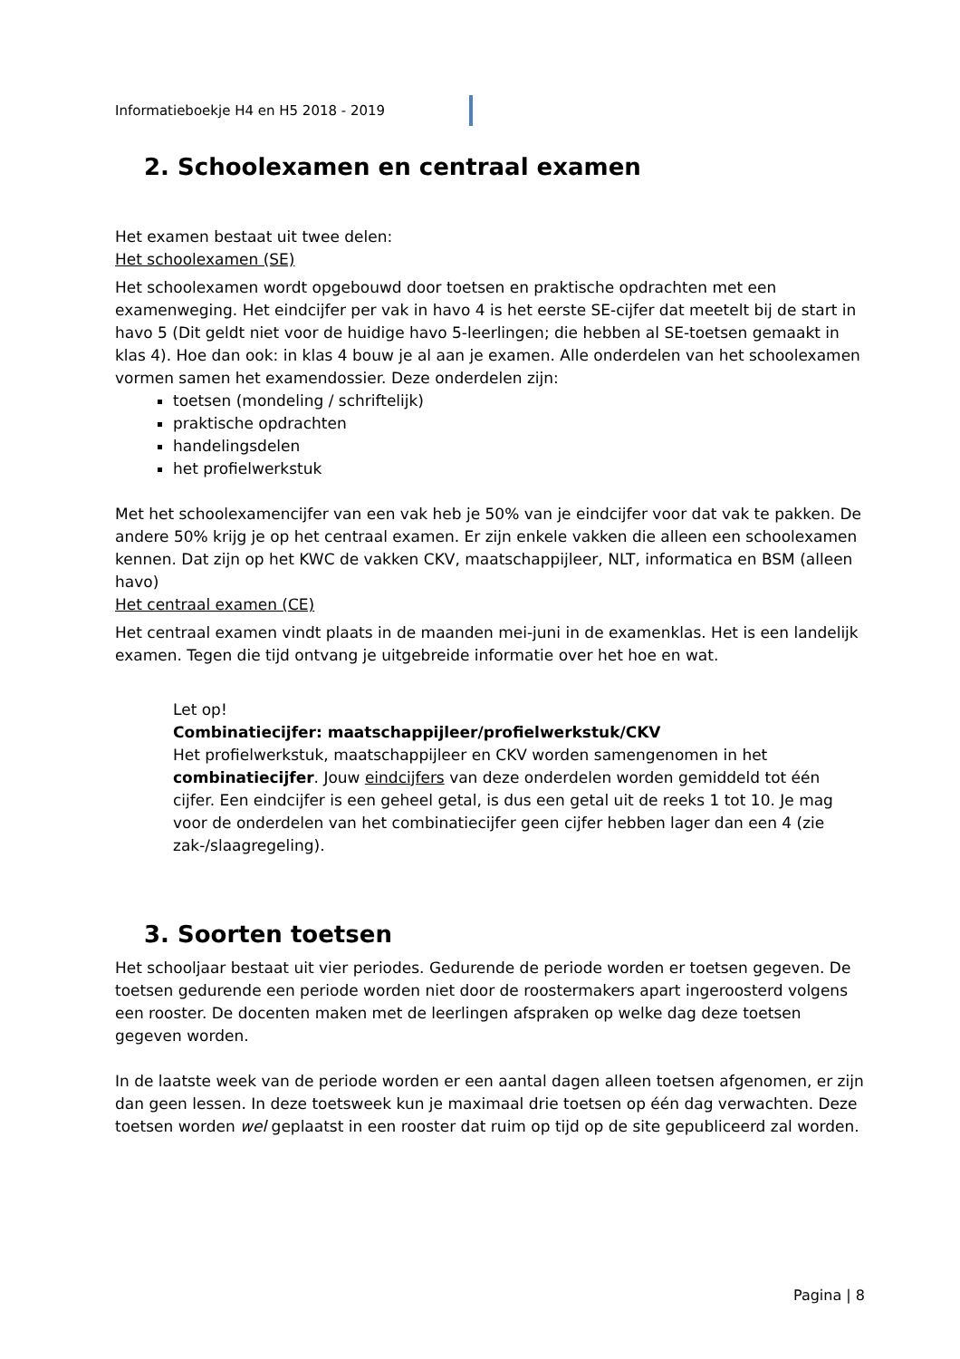Informatieboekje H4 en H5 2018 - 2019
2. Schoolexamen en centraal examen
Het examen bestaat uit twee delen:
Het schoolexamen (SE)
Het schoolexamen wordt opgebouwd door toetsen en praktische opdrachten met een examenweging. Het eindcijfer per vak in havo 4 is het eerste SE-cijfer dat meetelt bij de start in havo 5 (Dit geldt niet voor de huidige havo 5-leerlingen; die hebben al SE-toetsen gemaakt in klas 4). Hoe dan ook: in klas 4 bouw je al aan je examen. Alle onderdelen van het schoolexamen vormen samen het examendossier. Deze onderdelen zijn:
toetsen (mondeling / schriftelijk)
praktische opdrachten
handelingsdelen
het profielwerkstuk
Met het schoolexamencijfer van een vak heb je 50% van je eindcijfer voor dat vak te pakken. De andere 50% krijg je op het centraal examen. Er zijn enkele vakken die alleen een schoolexamen kennen. Dat zijn op het KWC de vakken CKV, maatschappijleer, NLT, informatica en BSM (alleen havo)
Het centraal examen (CE)
Het centraal examen vindt plaats in de maanden mei-juni in de examenklas. Het is een landelijk examen. Tegen die tijd ontvang je uitgebreide informatie over het hoe en wat.
Let op!
Combinatiecijfer: maatschappijleer/profielwerkstuk/CKV
Het profielwerkstuk, maatschappijleer en CKV worden samengenomen in het combinatiecijfer. Jouw eindcijfers van deze onderdelen worden gemiddeld tot één cijfer. Een eindcijfer is een geheel getal, is dus een getal uit de reeks 1 tot 10. Je mag voor de onderdelen van het combinatiecijfer geen cijfer hebben lager dan een 4 (zie zak-/slaagregeling).
3. Soorten toetsen
Het schooljaar bestaat uit vier periodes. Gedurende de periode worden er toetsen gegeven. De toetsen gedurende een periode worden niet door de roostermakers apart ingeroosterd volgens een rooster. De docenten maken met de leerlingen afspraken op welke dag deze toetsen gegeven worden.
In de laatste week van de periode worden er een aantal dagen alleen toetsen afgenomen, er zijn dan geen lessen. In deze toetsweek kun je maximaal drie toetsen op één dag verwachten. Deze toetsen worden wel geplaatst in een rooster dat ruim op tijd op de site gepubliceerd zal worden.
Pagina | 8